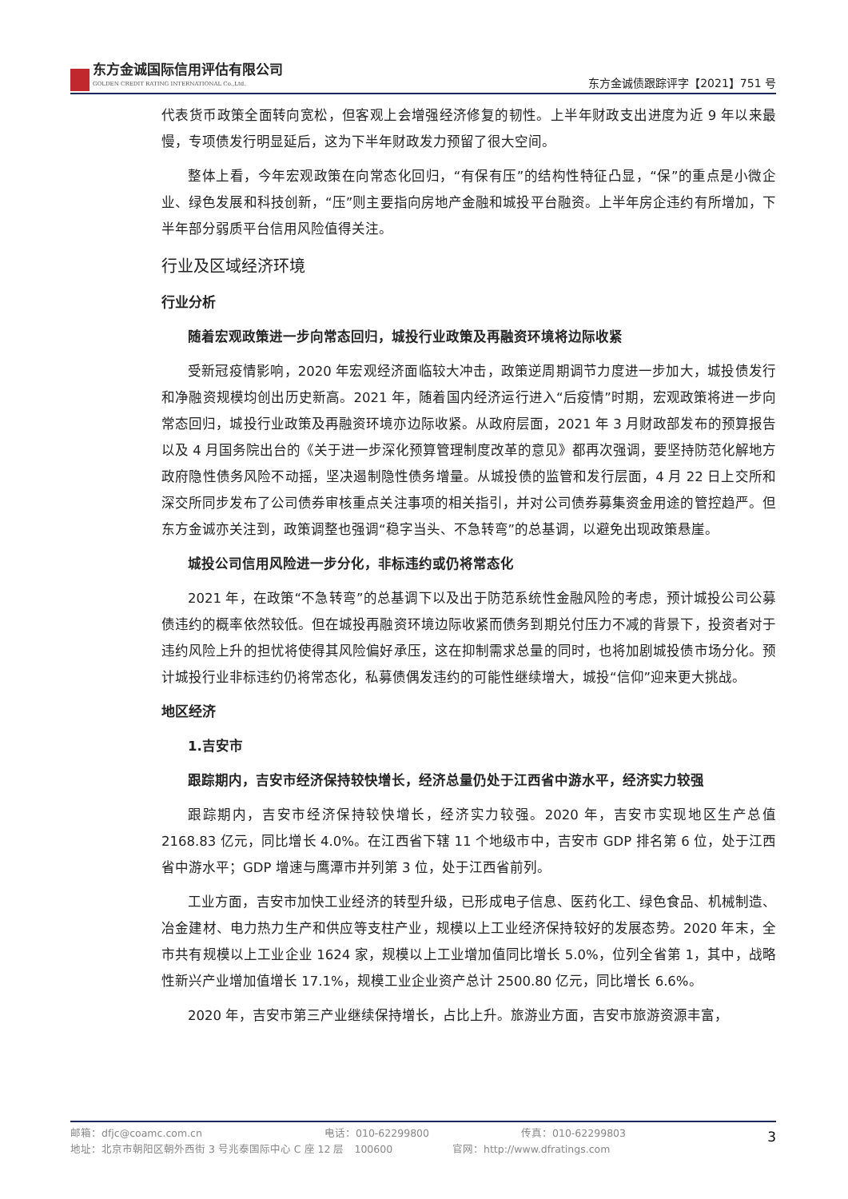东方金诚国际信用评估有限公司
GOLDEN CREDIT RATING INTERNATIONAL Co.,Ltd.
东方金诚债跟踪评字【2021】751 号
代表货币政策全面转向宽松，但客观上会增强经济修复的韧性。上半年财政支出进度为近 9 年以来最慢，专项债发行明显延后，这为下半年财政发力预留了很大空间。
整体上看，今年宏观政策在向常态化回归，“有保有压”的结构性特征凸显，“保”的重点是小微企业、绿色发展和科技创新，“压”则主要指向房地产金融和城投平台融资。上半年房企违约有所增加，下半年部分弱质平台信用风险值得关注。
行业及区域经济环境
行业分析
随着宏观政策进一步向常态回归，城投行业政策及再融资环境将边际收紧
受新冠疫情影响，2020 年宏观经济面临较大冲击，政策逆周期调节力度进一步加大，城投债发行和净融资规模均创出历史新高。2021 年，随着国内经济运行进入“后疫情”时期，宏观政策将进一步向常态回归，城投行业政策及再融资环境亦边际收紧。从政府层面，2021 年 3 月财政部发布的预算报告以及 4 月国务院出台的《关于进一步深化预算管理制度改革的意见》都再次强调，要坚持防范化解地方政府隐性债务风险不动摇，坚决遏制隐性债务增量。从城投债的监管和发行层面，4 月 22 日上交所和深交所同步发布了公司债券审核重点关注事项的相关指引，并对公司债券募集资金用途的管控趋严。但东方金诚亦关注到，政策调整也强调“稳字当头、不急转弯”的总基调，以避免出现政策悬崖。
城投公司信用风险进一步分化，非标违约或仍将常态化
2021 年，在政策“不急转弯”的总基调下以及出于防范系统性金融风险的考虑，预计城投公司公募债违约的概率依然较低。但在城投再融资环境边际收紧而债务到期兑付压力不减的背景下，投资者对于违约风险上升的担忧将使得其风险偏好承压，这在抑制需求总量的同时，也将加剧城投债市场分化。预计城投行业非标违约仍将常态化，私募债偶发违约的可能性继续增大，城投“信仰”迎来更大挑战。
地区经济
1.吉安市
跟踪期内，吉安市经济保持较快增长，经济总量仍处于江西省中游水平，经济实力较强
跟踪期内，吉安市经济保持较快增长，经济实力较强。2020 年，吉安市实现地区生产总值 2168.83 亿元，同比增长 4.0%。在江西省下辖 11 个地级市中，吉安市 GDP 排名第 6 位，处于江西省中游水平；GDP 增速与鹰潭市并列第 3 位，处于江西省前列。
工业方面，吉安市加快工业经济的转型升级，已形成电子信息、医药化工、绿色食品、机械制造、冶金建材、电力热力生产和供应等支柱产业，规模以上工业经济保持较好的发展态势。2020 年末，全市共有规模以上工业企业 1624 家，规模以上工业增加值同比增长 5.0%，位列全省第 1，其中，战略性新兴产业增加值增长 17.1%，规模工业企业资产总计 2500.80 亿元，同比增长 6.6%。
2020 年，吉安市第三产业继续保持增长，占比上升。旅游业方面，吉安市旅游资源丰富，
邮箱：dfjc@coamc.com.cn 电话：010-62299800 传真：010-62299803
地址：北京市朝阳区朝外西街 3 号兆泰国际中心 C 座 12 层　100600 官网：http://www.dfratings.com
3